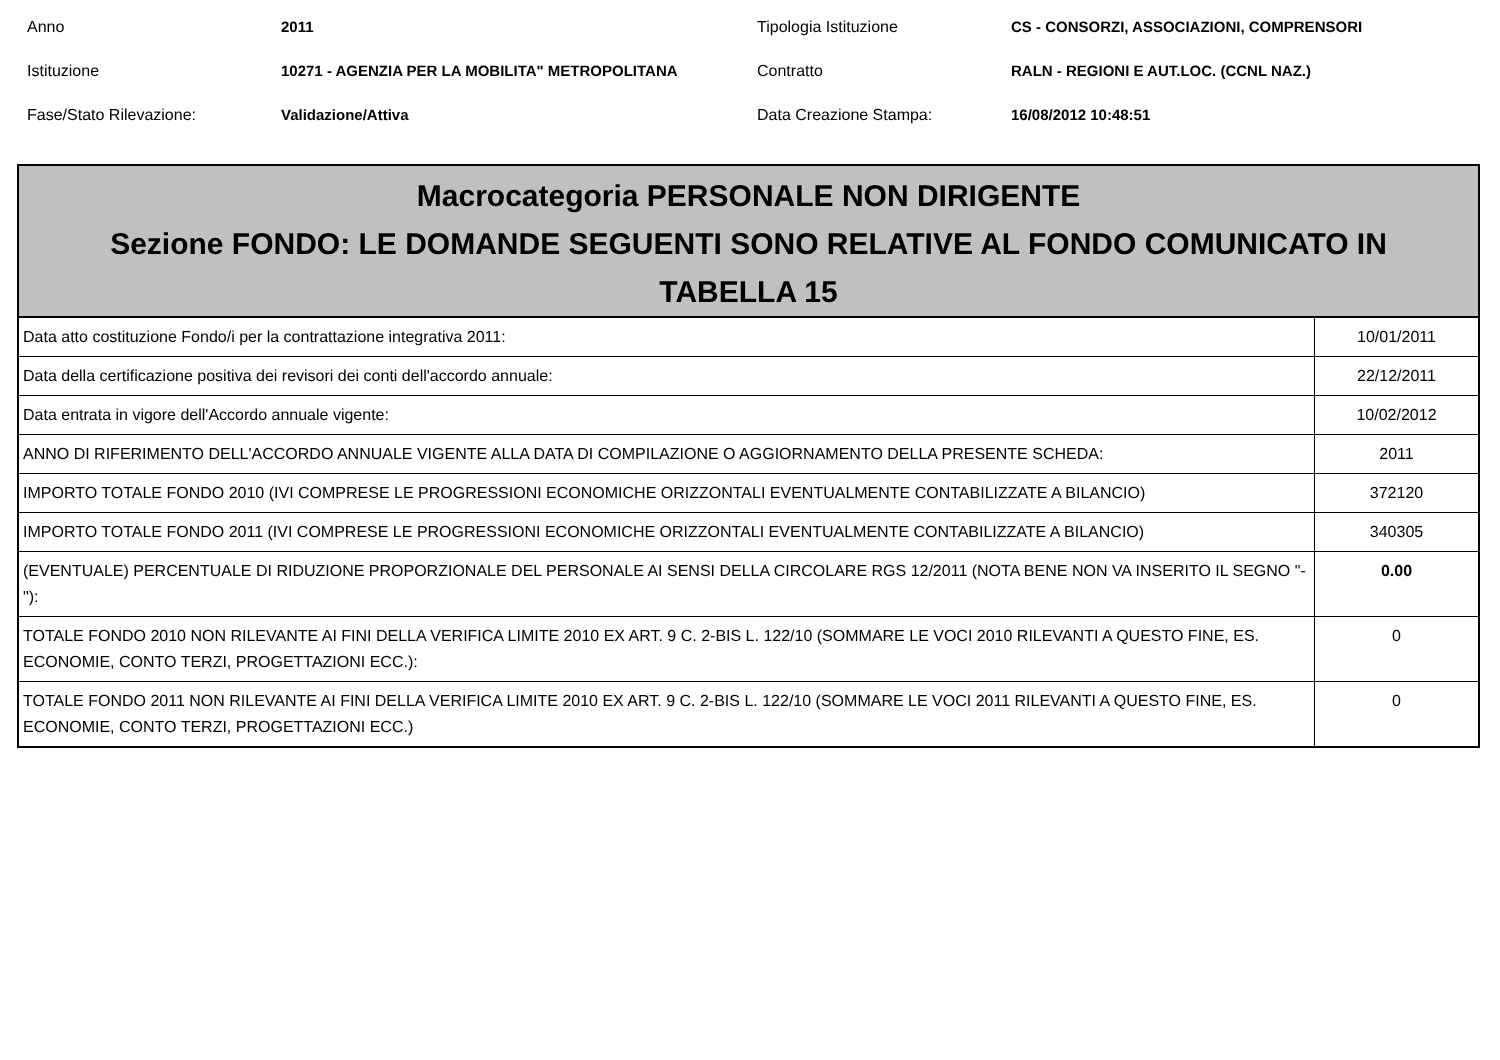Anno
2011
Tipologia Istituzione
CS - CONSORZI, ASSOCIAZIONI, COMPRENSORI
Istituzione
10271 - AGENZIA PER LA MOBILITA" METROPOLITANA
Contratto
RALN - REGIONI E AUT.LOC. (CCNL NAZ.)
Fase/Stato Rilevazione:
Validazione/Attiva
Data Creazione Stampa:
16/08/2012 10:48:51
Macrocategoria PERSONALE NON DIRIGENTE
Sezione FONDO: LE DOMANDE SEGUENTI SONO RELATIVE AL FONDO COMUNICATO IN
TABELLA 15
| Data atto costituzione Fondo/i per la contrattazione integrativa 2011: | 10/01/2011 |
| Data della certificazione positiva dei revisori dei conti dell'accordo annuale: | 22/12/2011 |
| Data entrata in vigore dell'Accordo annuale vigente: | 10/02/2012 |
| ANNO DI RIFERIMENTO DELL'ACCORDO ANNUALE VIGENTE ALLA DATA DI COMPILAZIONE O AGGIORNAMENTO DELLA PRESENTE SCHEDA: | 2011 |
| IMPORTO TOTALE FONDO 2010 (IVI COMPRESE LE PROGRESSIONI ECONOMICHE ORIZZONTALI EVENTUALMENTE CONTABILIZZATE A BILANCIO) | 372120 |
| IMPORTO TOTALE FONDO 2011 (IVI COMPRESE LE PROGRESSIONI ECONOMICHE ORIZZONTALI EVENTUALMENTE CONTABILIZZATE A BILANCIO) | 340305 |
| (EVENTUALE) PERCENTUALE DI RIDUZIONE PROPORZIONALE DEL PERSONALE AI SENSI DELLA CIRCOLARE RGS 12/2011 (NOTA BENE NON VA INSERITO IL SEGNO "-"): | 0.00 |
| TOTALE FONDO 2010 NON RILEVANTE AI FINI DELLA VERIFICA LIMITE 2010 EX ART. 9 C. 2-BIS L. 122/10 (SOMMARE LE VOCI 2010 RILEVANTI A QUESTO FINE, ES. ECONOMIE, CONTO TERZI, PROGETTAZIONI ECC.): | 0 |
| TOTALE FONDO 2011 NON RILEVANTE AI FINI DELLA VERIFICA LIMITE 2010 EX ART. 9 C. 2-BIS L. 122/10 (SOMMARE LE VOCI 2011 RILEVANTI A QUESTO FINE, ES. ECONOMIE, CONTO TERZI, PROGETTAZIONI ECC.) | 0 |